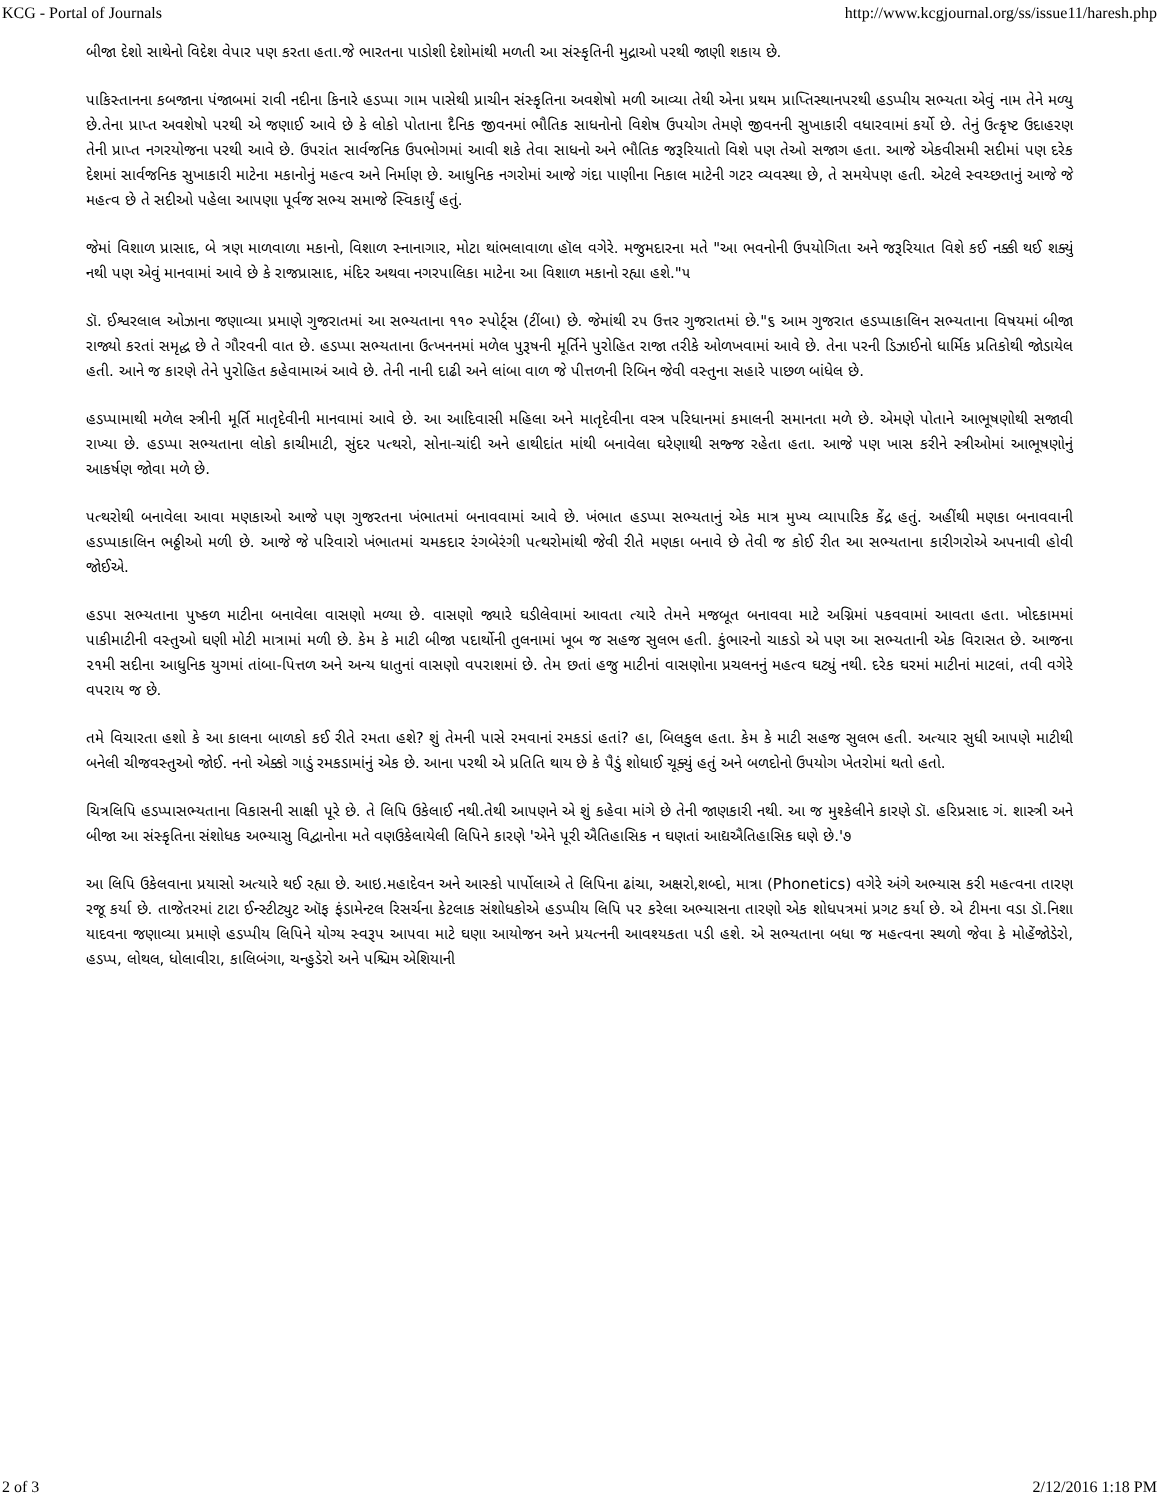KCG - Portal of Journals http://www.kcgjournal.org/ss/issue11/haresh.php
બીજા દેશો સાથેનો વિદેશ વેપાર પણ કરતા હતા.જે ભારતના પાડોશી દેશોમાંથી મળતી આ સંસ્કૃતિની મુદ્રાઓ પરથી જાણી શકાય છે.
પાકિસ્તાનના કબજાના પંજાબમાં રાવી નદીના કિનારે હડપ્પા ગામ પાસેથી પ્રાચીન સંસ્કૃતિના અવશેષો મળી આવ્યા તેથી એના પ્રથમ પ્રાપ્તિસ્થાનપરથી હડપ્પીય સભ્યતા એવું નામ તેને મળ્યુ છે.તેના પ્રાપ્ત અવશેષો પરથી એ જણાઈ આવે છે કે લોકો પોતાના દૈનિક જીવનમાં ભૌતિક સાધનોનો વિશેષ ઉપયોગ તેમણે જીવનની સુખાકારી વધારવામાં કર્યો છે. તેનું ઉત્કૃષ્ટ ઉદાહરણ તેની પ્રાપ્ત નગરયોજના પરથી આવે છે. ઉપરાંત સાર્વજનિક ઉપભોગમાં આવી શકે તેવા સાધનો અને ભૌતિક જરૂરિયાતો વિશે પણ તેઓ સજાગ હતા. આજે એકવીસમી સદીમાં પણ દરેક દેશમાં સાર્વજનિક સુખાકારી માટેના મકાનોનું મહત્વ અને નિર્માણ છે. આધુનિક નગરોમાં આજે ગંદા પાણીના નિકાલ માટેની ગટર વ્યવસ્થા છે, તે સમયેપણ હતી. એટલે સ્વચ્છતાનું આજે જે મહત્વ છે તે સદીઓ પહેલા આપણા પૂર્વજ સભ્ય સમાજે સ્વિકાર્યું હતું.
જેમાં વિશાળ પ્રાસાદ, બે ત્રણ માળવાળા મકાનો, વિશાળ સ્નાનાગાર, મોટા થાંભલાવાળા હૉલ વગેરે. મજુમદારના મતે "આ ભવનોની ઉપયોગિતા અને જરૂરિયાત વિશે કઈ નક્કી થઈ શક્યું નથી પણ એવું માનવામાં આવે છે કે રાજપ્રાસાદ, મંદિર અથવા નગરપાલિકા માટેના આ વિશાળ મકાનો રહ્યા હશે."૫
ડૉ. ઈશ્વરલાલ ઓઝાના જણાવ્યા પ્રમાણે ગુજરાતમાં આ સભ્યતાના ૧૧૦ સ્પોર્ટ્સ (ટીંબા) છે. જેમાંથી ૨૫ ઉત્તર ગુજરાતમાં છે."૬ આમ ગુજરાત હડપ્પાકાલિન સભ્યતાના વિષયમાં બીજા રાજ્યો કરતાં સમૃદ્ધ છે તે ગૌરવની વાત છે. હડપ્પા સભ્યતાના ઉત્ખનનમાં મળેલ પુરૂષની મૂર્તિને પુરોહિત રાજા તરીકે ઓળખવામાં આવે છે. તેના પરની ડિઝાઈનો ધાર્મિક પ્રતિકોથી જોડાયેલ હતી. આને જ કારણે તેને પુરોહિત કહેવામાઅં આવે છે. તેની નાની દાઢી અને લાંબા વાળ જે પીત્તળની રિબિન જેવી વસ્તુના સહારે પાછળ બાંધેલ છે.
હડપ્પામાથી મળેલ સ્ત્રીની મૂર્તિ માતૃદેવીની માનવામાં આવે છે. આ આદિવાસી મહિલા અને માતૃદેવીના વસ્ત્ર પરિધાનમાં કમાલની સમાનતા મળે છે. એમણે પોતાને આભૂષણોથી સજાવી રાખ્યા છે. હડપ્પા સભ્યતાના લોકો કાચીમાટી, સુંદર પત્થરો, સોના-ચાંદી અને હાથીદાંત માંથી બનાવેલા ઘરેણાથી સજ્જ રહેતા હતા. આજે પણ ખાસ કરીને સ્ત્રીઓમાં આભૂષણોનું આકર્ષણ જોવા મળે છે.
પત્થરોથી બનાવેલા આવા મણકાઓ આજે પણ ગુજરતના ખંભાતમાં બનાવવામાં આવે છે. ખંભાત હડપ્પા સભ્યતાનું એક માત્ર મુખ્ય વ્યાપારિક કેંદ્ર હતું. અહીંથી મણકા બનાવવાની હડપ્પાકાલિન ભઠ્ઠીઓ મળી છે. આજે જે પરિવારો ખંભાતમાં ચમકદાર રંગબેરંગી પત્થરોમાંથી જેવી રીતે મણકા બનાવે છે તેવી જ કોઈ રીત આ સભ્યતાના કારીગરોએ અપનાવી હોવી જોઈએ.
હડપા સભ્યતાના પુષ્કળ માટીના બનાવેલા વાસણો મળ્યા છે. વાસણો જ્યારે ઘડીલેવામાં આવતા ત્યારે તેમને મજબૂત બનાવવા માટે અગ્નિમાં પકવવામાં આવતા હતા. ખોદકામમાં પાકીમાટીની વસ્તુઓ ઘણી મોટી માત્રામાં મળી છે. કેમ કે માટી બીજા પદાર્થોની તુલનામાં ખૂબ જ સહજ સુલભ હતી. કુંભારનો ચાકડો એ પણ આ સભ્યતાની એક વિરાસત છે. આજના ૨૧મી સદીના આધુનિક યુગમાં તાંબા-પિત્તળ અને અન્ય ધાતુનાં વાસણો વપરાશમાં છે. તેમ છતાં હજુ માટીનાં વાસણોના પ્રચલનનું મહત્વ ઘટ્યું નથી. દરેક ઘરમાં માટીનાં માટલાં, તવી વગેરે વપરાય જ છે.
તમે વિચારતા હશો કે આ કાલના બાળકો કઈ રીતે રમતા હશે? શું તેમની પાસે રમવાનાં રમકડાં હતાં? હા, બિલકુલ હતા. કેમ કે માટી સહજ સુલભ હતી. અત્યાર સુધી આપણે માટીથી બનેલી ચીજવસ્તુઓ જોઈ. નનો એક્કો ગાડું રમકડામાંનું એક છે. આના પરથી એ પ્રતિતિ થાય છે કે પૈડું શોધાઈ ચૂક્યું હતું અને બળદોનો ઉપયોગ ખેતરોમાં થતો હતો.
ચિત્રલિપિ હડપ્પાસભ્યતાના વિકાસની સાક્ષી પૂરે છે. તે લિપિ ઉકેલાઈ નથી.તેથી આપણને એ શું કહેવા માંગે છે તેની જાણકારી નથી. આ જ મુશ્કેલીને કારણે ડૉ. હરિપ્રસાદ ગં. શાસ્ત્રી અને બીજા આ સંસ્કૃતિના સંશોધક અભ્યાસુ વિદ્વાનોના મતે વણઉકેલાયેલી લિપિને કારણે 'એને પૂરી ઐતિહાસિક ન ઘણતાં આદ્યઐતિહાસિક ઘણે છે.'૭
આ લિપિ ઉકેલવાના પ્રયાસો અત્યારે થઈ રહ્યા છે. આઇ.મહાદેવન અને આસ્કો પાર્પોલાએ તે લિપિના ઢાંચા, અક્ષરો,શબ્દો, માત્રા (Phonetics) વગેરે અંગે અભ્યાસ કરી મહત્વના તારણ રજૂ કર્યા છે. તાજેતરમાં ટાટા ઈન્સ્ટીટ્યુટ ઑફ ફંડામેન્ટલ રિસર્ચના કેટલાક સંશોધકોએ હડપ્પીય લિપિ પર કરેલા અભ્યાસના તારણો એક શોધપત્રમાં પ્રગટ કર્યા છે. એ ટીમના વડા ડૉ.નિશા યાદવના જણાવ્યા પ્રમાણે હડપ્પીય લિપિને યોગ્ય સ્વરૂપ આપવા માટે ઘણા આયોજન અને પ્રયત્નની આવશ્યકતા પડી હશે. એ સભ્યતાના બધા જ મહત્વના સ્થળો જેવા કે મોહેંજોડેરો, હડપ્પ, લોથલ, ધોલાવીરા, કાલિબંગા, ચન્હુડેરો અને પશ્ચિમ એશિયાની
2 of 3 2/12/2016 1:18 PM